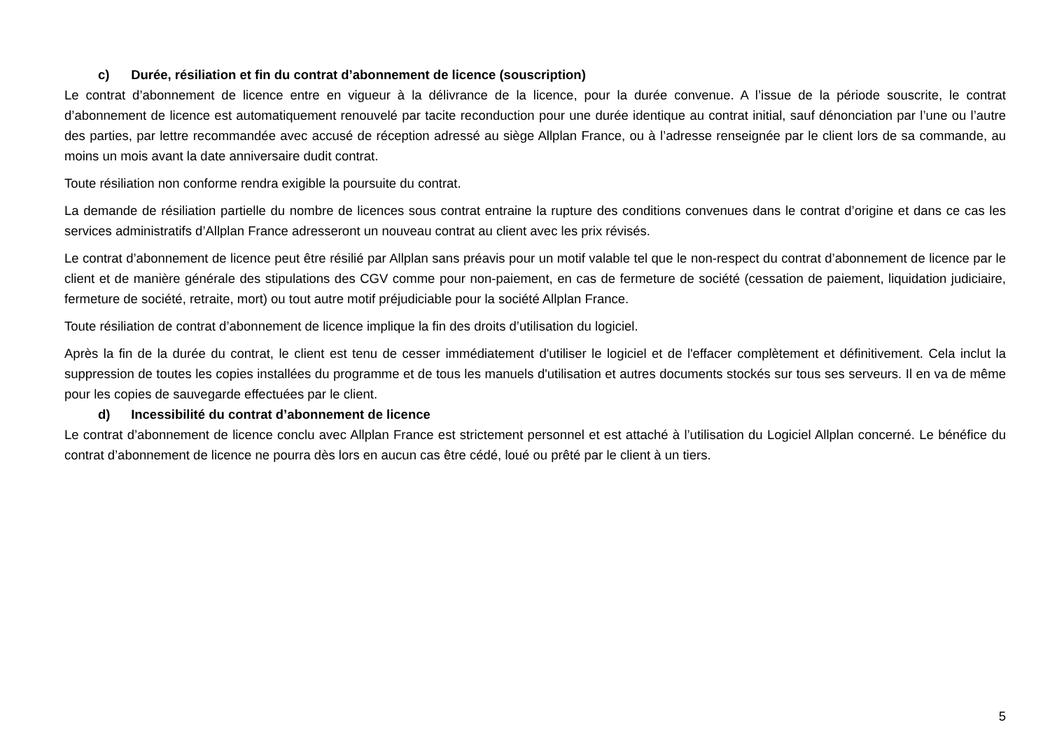c) Durée, résiliation et fin du contrat d’abonnement de licence (souscription)
Le contrat d’abonnement de licence entre en vigueur à la délivrance de la licence, pour la durée convenue. A l’issue de la période souscrite, le contrat d’abonnement de licence est automatiquement renouvelé par tacite reconduction pour une durée identique au contrat initial, sauf dénonciation par l’une ou l’autre des parties, par lettre recommandée avec accusé de réception adressé au siège Allplan France, ou à l’adresse renseignée par le client lors de sa commande, au moins un mois avant la date anniversaire dudit contrat.
Toute résiliation non conforme rendra exigible la poursuite du contrat.
La demande de résiliation partielle du nombre de licences sous contrat entraine la rupture des conditions convenues dans le contrat d’origine et dans ce cas les services administratifs d’Allplan France adresseront un nouveau contrat au client avec les prix révisés.
Le contrat d’abonnement de licence peut être résilié par Allplan sans préavis pour un motif valable tel que le non-respect du contrat d’abonnement de licence par le client et de manière générale des stipulations des CGV comme pour non-paiement, en cas de fermeture de société (cessation de paiement, liquidation judiciaire, fermeture de société, retraite, mort) ou tout autre motif préjudiciable pour la société Allplan France.
Toute résiliation de contrat d’abonnement de licence implique la fin des droits d’utilisation du logiciel.
Après la fin de la durée du contrat, le client est tenu de cesser immédiatement d'utiliser le logiciel et de l'effacer complètement et définitivement. Cela inclut la suppression de toutes les copies installées du programme et de tous les manuels d'utilisation et autres documents stockés sur tous ses serveurs. Il en va de même pour les copies de sauvegarde effectuées par le client.
d) Incessibilité du contrat d’abonnement de licence
Le contrat d’abonnement de licence conclu avec Allplan France est strictement personnel et est attaché à l’utilisation du Logiciel Allplan concerné. Le bénéfice du contrat d’abonnement de licence ne pourra dès lors en aucun cas être cédé, loué ou prêté par le client à un tiers.
5